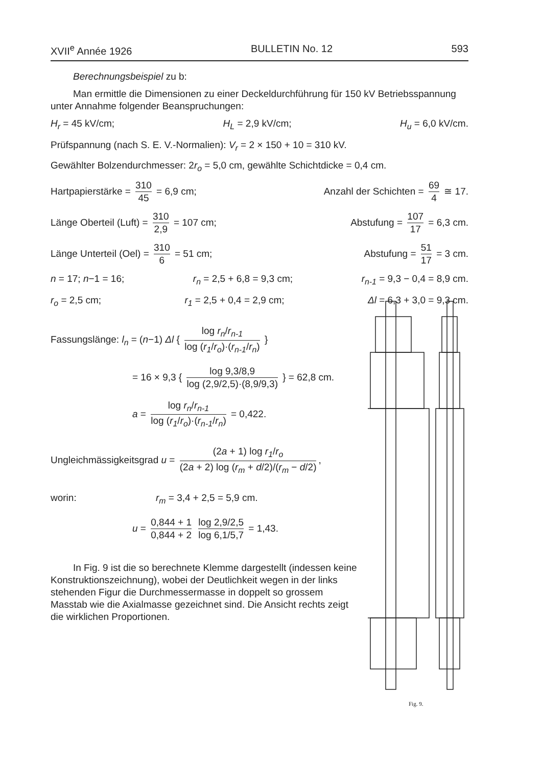XVII<sup>e</sup> Année 1926 BULLETIN No. 12 593
Berechnungsbeispiel zu b:
Man ermittle die Dimensionen zu einer Deckeldurchführung für 150 kV Betriebsspannung unter Annahme folgender Beanspruchungen:
H<sub>r</sub> = 45 kV/cm; H<sub>L</sub> = 2,9 kV/cm; H<sub>u</sub> = 6,0 kV/cm.
Prüfspannung (nach S. E. V.-Normalien): V<sub>r</sub> = 2 × 150 + 10 = 310 kV.
Gewählter Bolzendurchmesser: 2r<sub>o</sub> = 5,0 cm, gewählte Schichtdicke = 0,4 cm.
Hartpapierstärke = 310 45 = 6,9 cm; Anzahl der Schichten = 69 4 ≅ 17.
Länge Oberteil (Luft) = 310 2,9 = 107 cm; Abstufung = 107 17 = 6,3 cm.
Länge Unterteil (Oel) = 310 6 = 51 cm; Abstufung = 51 17 = 3 cm.
n = 17; n−1 = 16; r<sub>n</sub> = 2,5 + 6,8 = 9,3 cm; r<sub>n-1</sub> = 9,3 − 0,4 = 8,9 cm.
r<sub>o</sub> = 2,5 cm; r<sub>1</sub> = 2,5 + 0,4 = 2,9 cm; Δl = 6,3 + 3,0 = 9,3 cm.
Fassungslänge: l<sub>n</sub> = (n−1) Δl { log r<sub>n</sub>/r<sub>n-1</sub> log (r<sub>1</sub>/r<sub>o</sub>)·(r<sub>n-1</sub>/r<sub>n</sub>) }
= 16 × 9,3 { log 9,3/8,9 log (2,9/2,5)·(8,9/9,3) } = 62,8 cm.
a = log r<sub>n</sub>/r<sub>n-1</sub> log (r<sub>1</sub>/r<sub>o</sub>)·(r<sub>n-1</sub>/r<sub>n</sub>) = 0,422.
Ungleichmässigkeitsgrad u = (2a + 1) log r<sub>1</sub>/r<sub>o</sub> (2a + 2) log (r<sub>m</sub> + d/2)/(r<sub>m</sub> − d/2),
worin: r<sub>m</sub> = 3,4 + 2,5 = 5,9 cm.
u = 0,844 + 1 0,844 + 2 log 2,9/2,5 log 6,1/5,7 = 1,43.
In Fig. 9 ist die so berechnete Klemme dargestellt (indessen keine Konstruktionszeichnung), wobei der Deutlichkeit wegen in der links stehenden Figur die Durchmessermasse in doppelt so grossem Masstab wie die Axialmasse gezeichnet sind. Die Ansicht rechts zeigt die wirklichen Proportionen.
Fig. 9.